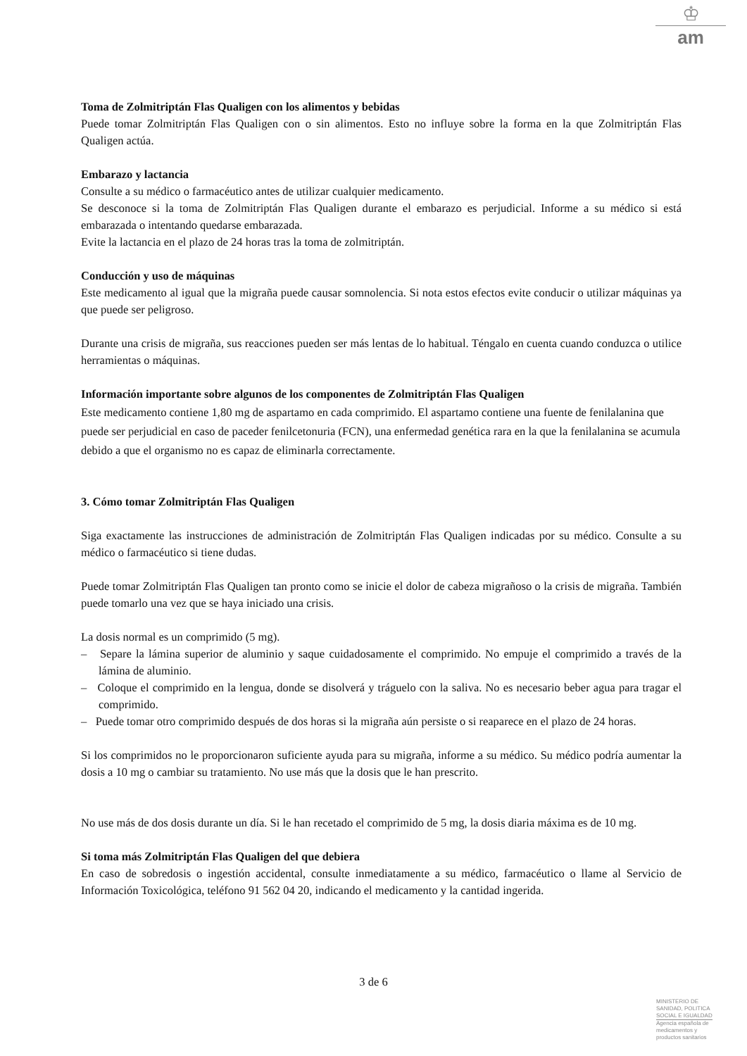♔
am
Toma de Zolmitriptán Flas Qualigen con los alimentos y bebidas
Puede tomar Zolmitriptán Flas Qualigen con o sin alimentos. Esto no influye sobre la forma en la que Zolmitriptán Flas Qualigen actúa.
Embarazo y lactancia
Consulte a su médico o farmacéutico antes de utilizar cualquier medicamento.
Se desconoce si la toma de Zolmitriptán Flas Qualigen durante el embarazo es perjudicial. Informe a su médico si está embarazada o intentando quedarse embarazada.
Evite la lactancia en el plazo de 24 horas tras la toma de zolmitriptán.
Conducción y uso de máquinas
Este medicamento al igual que la migraña puede causar somnolencia. Si nota estos efectos evite conducir o utilizar máquinas ya que puede ser peligroso.
Durante una crisis de migraña, sus reacciones pueden ser más lentas de lo habitual. Téngalo en cuenta cuando conduzca o utilice herramientas o máquinas.
Información importante sobre algunos de los componentes de Zolmitriptán Flas Qualigen
Este medicamento contiene 1,80 mg de aspartamo en cada comprimido. El aspartamo contiene una fuente de fenilalanina que puede ser perjudicial en caso de paceder fenilcetonuria (FCN), una enfermedad genética rara en la que la fenilalanina se acumula debido a que el organismo no es capaz de eliminarla correctamente.
3. Cómo tomar Zolmitriptán Flas Qualigen
Siga exactamente las instrucciones de administración de Zolmitriptán Flas Qualigen indicadas por su médico. Consulte a su médico o farmacéutico si tiene dudas.
Puede tomar Zolmitriptán Flas Qualigen tan pronto como se inicie el dolor de cabeza migrañoso o la crisis de migraña. También puede tomarlo una vez que se haya iniciado una crisis.
La dosis normal es un comprimido (5 mg).
– Separe la lámina superior de aluminio y saque cuidadosamente el comprimido. No empuje el comprimido a través de la lámina de aluminio.
– Coloque el comprimido en la lengua, donde se disolverá y tráguelo con la saliva. No es necesario beber agua para tragar el comprimido.
– Puede tomar otro comprimido después de dos horas si la migraña aún persiste o si reaparece en el plazo de 24 horas.
Si los comprimidos no le proporcionaron suficiente ayuda para su migraña, informe a su médico. Su médico podría aumentar la dosis a 10 mg o cambiar su tratamiento. No use más que la dosis que le han prescrito.
No use más de dos dosis durante un día. Si le han recetado el comprimido de 5 mg, la dosis diaria máxima es de 10 mg.
Si toma más Zolmitriptán Flas Qualigen del que debiera
En caso de sobredosis o ingestión accidental, consulte inmediatamente a su médico, farmacéutico o llame al Servicio de Información Toxicológica, teléfono 91 562 04 20, indicando el medicamento y la cantidad ingerida.
3 de 6
MINISTERIO DE
SANIDAD, POLITICA
SOCIAL E IGUALDAD
Agencia española de
medicamentos y
productos sanitarios